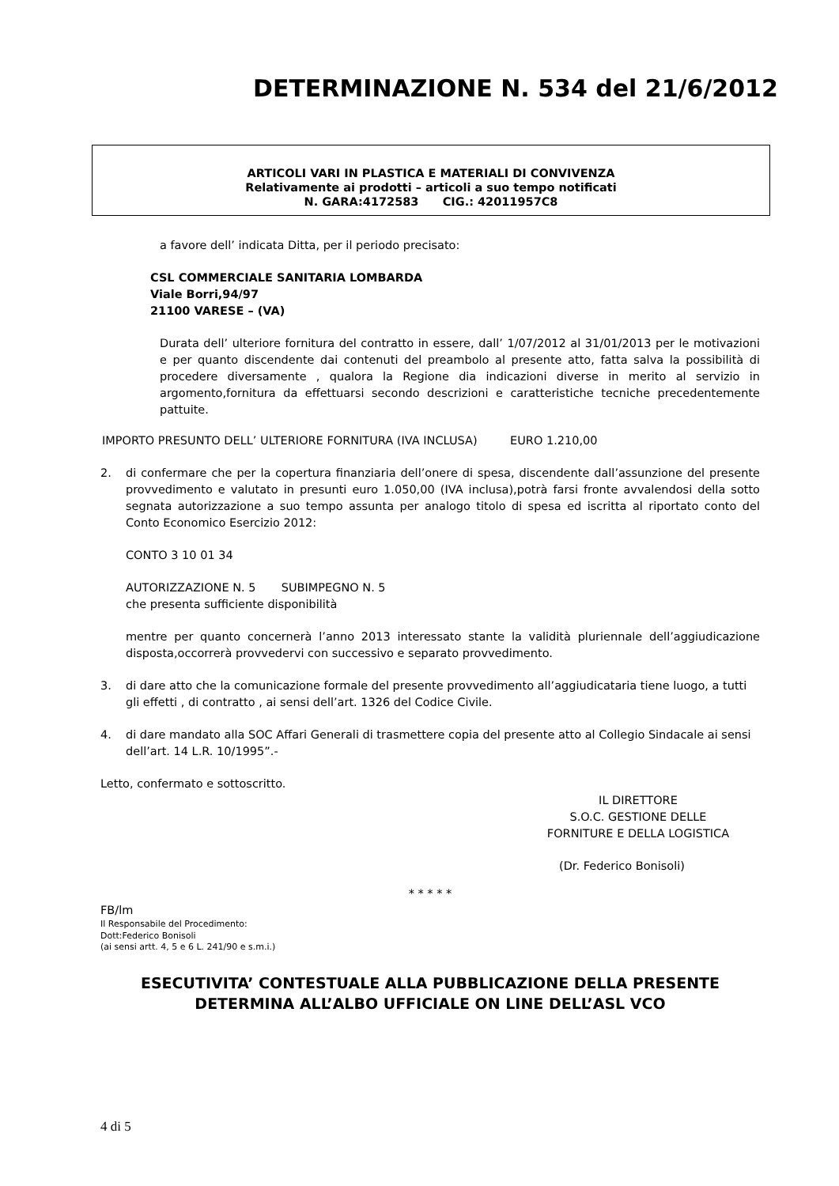DETERMINAZIONE N. 534 del 21/6/2012
ARTICOLI VARI IN PLASTICA E MATERIALI DI CONVIVENZA
Relativamente ai prodotti – articoli a suo tempo notificati
N. GARA:4172583 CIG.: 42011957C8
a favore dell’ indicata Ditta, per il periodo precisato:
CSL COMMERCIALE SANITARIA LOMBARDA
Viale Borri,94/97
21100 VARESE – (VA)
Durata dell’ ulteriore fornitura del contratto in essere, dall’ 1/07/2012 al 31/01/2013 per le motivazioni e per quanto discendente dai contenuti del preambolo al presente atto, fatta salva la possibilità di procedere diversamente , qualora la Regione dia indicazioni diverse in merito al servizio in argomento,fornitura da effettuarsi secondo descrizioni e caratteristiche tecniche precedentemente pattuite.
IMPORTO PRESUNTO DELL’ ULTERIORE FORNITURA (IVA INCLUSA) EURO 1.210,00
2. di confermare che per la copertura finanziaria dell’onere di spesa, discendente dall’assunzione del presente provvedimento e valutato in presunti euro 1.050,00 (IVA inclusa),potrà farsi fronte avvalendosi della sotto segnata autorizzazione a suo tempo assunta per analogo titolo di spesa ed iscritta al riportato conto del Conto Economico Esercizio 2012:
CONTO 3 10 01 34
AUTORIZZAZIONE N. 5 SUBIMPEGNO N. 5
che presenta sufficiente disponibilità
mentre per quanto concernerà l’anno 2013 interessato stante la validità pluriennale dell’aggiudicazione disposta,occorrerà provvedervi con successivo e separato provvedimento.
3. di dare atto che la comunicazione formale del presente provvedimento all’aggiudicataria tiene luogo, a tutti gli effetti , di contratto , ai sensi dell’art. 1326 del Codice Civile.
4. di dare mandato alla SOC Affari Generali di trasmettere copia del presente atto al Collegio Sindacale ai sensi dell’art. 14 L.R. 10/1995”.-
Letto, confermato e sottoscritto.
IL DIRETTORE
S.O.C. GESTIONE DELLE
FORNITURE E DELLA LOGISTICA
(Dr. Federico Bonisoli)
* * * * *
FB/lm
Il Responsabile del Procedimento:
Dott:Federico Bonisoli
(ai sensi artt. 4, 5 e 6 L. 241/90 e s.m.i.)
ESECUTIVITA’ CONTESTUALE ALLA PUBBLICAZIONE DELLA PRESENTE
DETERMINA ALL’ALBO UFFICIALE ON LINE DELL’ASL VCO
4 di 5